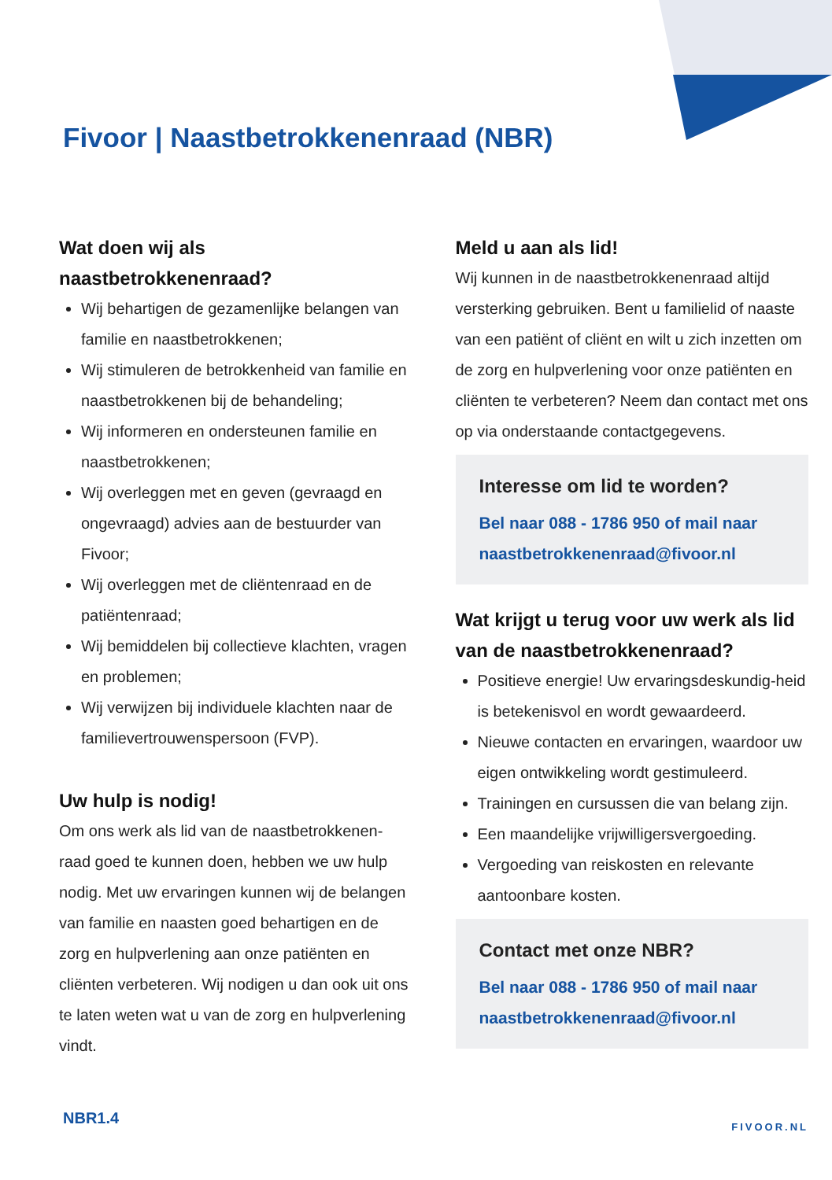Fivoor | Naastbetrokkenenraad (NBR)
Wat doen wij als naastbetrokkenenraad?
Wij behartigen de gezamenlijke belangen van familie en naastbetrokkenen;
Wij stimuleren de betrokkenheid van familie en naastbetrokkenen bij de behandeling;
Wij informeren en ondersteunen familie en naastbetrokkenen;
Wij overleggen met en geven (gevraagd en ongevraagd) advies aan de bestuurder van Fivoor;
Wij overleggen met de cliëntenraad en de patiëntenraad;
Wij bemiddelen bij collectieve klachten, vragen en problemen;
Wij verwijzen bij individuele klachten naar de familievertrouwenspersoon (FVP).
Uw hulp is nodig!
Om ons werk als lid van de naastbetrokkenen-raad goed te kunnen doen, hebben we uw hulp nodig. Met uw ervaringen kunnen wij de belangen van familie en naasten goed behartigen en de zorg en hulpverlening aan onze patiënten en cliënten verbeteren. Wij nodigen u dan ook uit ons te laten weten wat u van de zorg en hulpverlening vindt.
Meld u aan als lid!
Wij kunnen in de naastbetrokkenenraad altijd versterking gebruiken. Bent u familielid of naaste van een patiënt of cliënt en wilt u zich inzetten om de zorg en hulpverlening voor onze patiënten en cliënten te verbeteren? Neem dan contact met ons op via onderstaande contactgegevens.
Interesse om lid te worden?
Bel naar 088 - 1786 950 of mail naar
naastbetrokkenenraad@fivoor.nl
Wat krijgt u terug voor uw werk als lid van de naastbetrokkenenraad?
Positieve energie! Uw ervaringsdeskundig-heid is betekenisvol en wordt gewaardeerd.
Nieuwe contacten en ervaringen, waardoor uw eigen ontwikkeling wordt gestimuleerd.
Trainingen en cursussen die van belang zijn.
Een maandelijke vrijwilligersvergoeding.
Vergoeding van reiskosten en relevante aantoonbare kosten.
Contact met onze NBR?
Bel naar 088 - 1786 950 of mail naar
naastbetrokkenenraad@fivoor.nl
NBR1.4 FIVOOR.NL